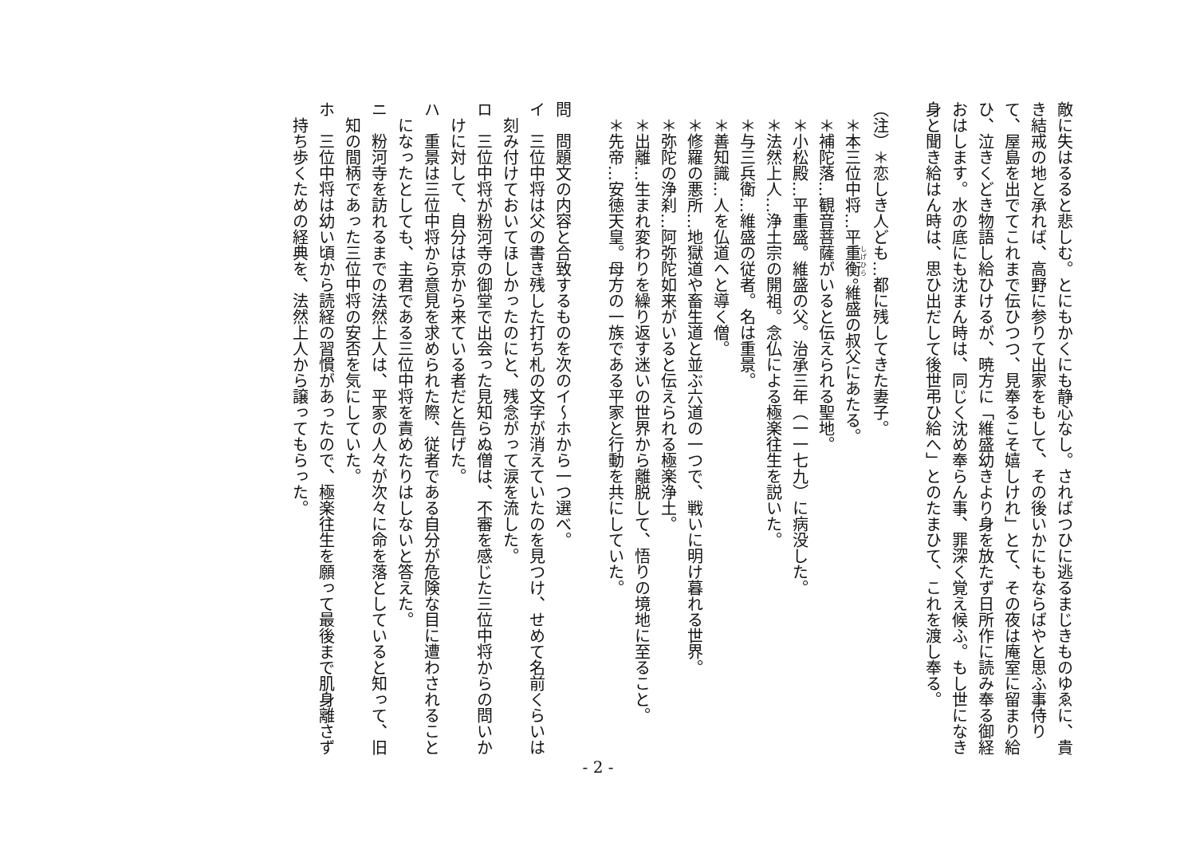敵に失はるると悲しむ。とにもかくにも静心なし。さればつひに逃るまじきものゆゑに、貴き結戒の地と承れば、高野に参りて出家をもして、その後いかにもならばやと思ふ事侍りて、屋島を出でてこれまで伝ひつつ、見奉るこそ嬉しけれ」とて、その夜は庵室に留まり給ひ、泣きくどき物語し給ひけるが、暁方に「維盛幼きより身を放たず日所作に読み奉る御経おはします。水の底にも沈まん時は、同じく沈め奉らん事、罪深く覚え候ふ。もし世になき身と聞き給はん時は、思ひ出だして後世弔ひ給へ」とのたまひて、これを渡し奉る。
（注）＊恋しき人ども…都に残してきた妻子。
＊本三位中将…平重衡。維盛の叔父にあたる。
＊補陀落…観音菩薩がいると伝えられる聖地。
＊小松殿…平重盛。維盛の父。治承三年（一一七九）に病没した。
＊法然上人…浄土宗の開祖。念仏による極楽往生を説いた。
＊与三兵衛…維盛の従者。名は重景。
＊善知識…人を仏道へと導く僧。
＊修羅の悪所…地獄道や畜生道と並ぶ六道の一つで、戦いに明け暮れる世界。
＊弥陀の浄刹…阿弥陀如来がいると伝えられる極楽浄土。
＊出離…生まれ変わりを繰り返す迷いの世界から離脱して、悟りの境地に至ること。
＊先帝…安徳天皇。母方の一族である平家と行動を共にしていた。
問　問題文の内容と合致するものを次のイ～ホから一つ選べ。
イ　三位中将は父の書き残した打ち札の文字が消えていたのを見つけ、せめて名前くらいは刻み付けておいてほしかったのにと、残念がって涙を流した。
ロ　三位中将が粉河寺の御堂で出会った見知らぬ僧は、不審を感じた三位中将からの問いかけに対して、自分は京から来ている者だと告げた。
ハ　重景は三位中将から意見を求められた際、従者である自分が危険な目に遭わされることになったとしても、主君である三位中将を責めたりはしないと答えた。
ニ　粉河寺を訪れるまでの法然上人は、平家の人々が次々に命を落としていると知って、旧知の間柄であった三位中将の安否を気にしていた。
ホ　三位中将は幼い頃から読経の習慣があったので、極楽往生を願って最後まで肌身離さず持ち歩くための経典を、法然上人から譲ってもらった。
- 2 -